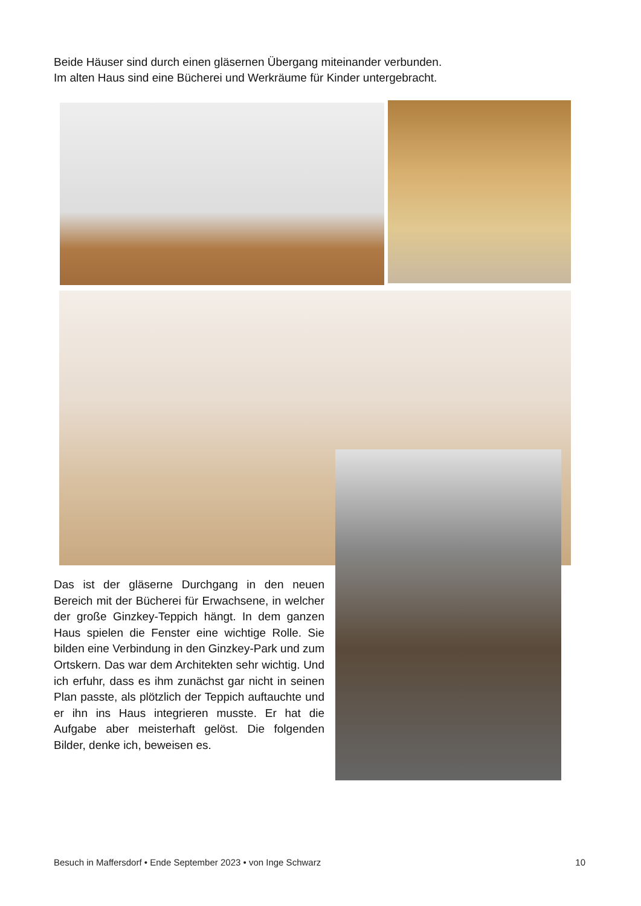Beide Häuser sind durch einen gläsernen Übergang miteinander verbunden.
Im alten Haus sind eine Bücherei und Werkräume für Kinder untergebracht.
Das ist der gläserne Durchgang in den neuen Bereich mit der Bücherei für Erwachsene, in welcher der große Ginzkey-Teppich hängt. In dem ganzen Haus spielen die Fenster eine wichtige Rolle. Sie bilden eine Verbindung in den Ginzkey-Park und zum Ortskern. Das war dem Architekten sehr wichtig. Und ich erfuhr, dass es ihm zunächst gar nicht in seinen Plan passte, als plötzlich der Teppich auftauchte und er ihn ins Haus integrieren musste. Er hat die Aufgabe aber meisterhaft gelöst. Die folgenden Bilder, denke ich, beweisen es.
Besuch in Maffersdorf • Ende September 2023 • von Inge Schwarz 10